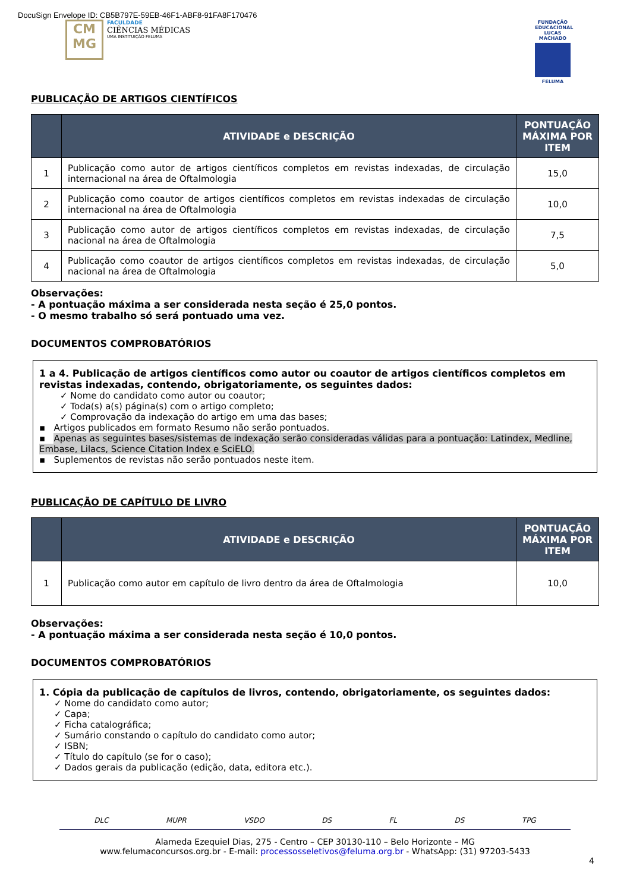DocuSign Envelope ID: CB5B797E-59EB-46F1-ABF8-91FA8F170476
CM MG
FACULDADE
CIÊNCIAS MÉDICAS
UMA INSTITUIÇÃO FELUMA
FUNDAÇÃO EDUCACIONAL LUCAS MACHADO
FELUMA
PUBLICAÇÃO DE ARTIGOS CIENTÍFICOS
| | ATIVIDADE e DESCRIÇÃO | PONTUAÇÃO MÁXIMA POR ITEM |
| --- | --- | --- |
| 1 | Publicação como autor de artigos científicos completos em revistas indexadas, de circulação internacional na área de Oftalmologia | 15,0 |
| 2 | Publicação como coautor de artigos científicos completos em revistas indexadas de circulação internacional na área de Oftalmologia | 10,0 |
| 3 | Publicação como autor de artigos científicos completos em revistas indexadas, de circulação nacional na área de Oftalmologia | 7,5 |
| 4 | Publicação como coautor de artigos científicos completos em revistas indexadas, de circulação nacional na área de Oftalmologia | 5,0 |
Observações:
- A pontuação máxima a ser considerada nesta seção é 25,0 pontos.
- O mesmo trabalho só será pontuado uma vez.
DOCUMENTOS COMPROBATÓRIOS
1 a 4. Publicação de artigos científicos como autor ou coautor de artigos científicos completos em revistas indexadas, contendo, obrigatoriamente, os seguintes dados:
✓ Nome do candidato como autor ou coautor;
✓ Toda(s) a(s) página(s) com o artigo completo;
✓ Comprovação da indexação do artigo em uma das bases;
▪ Artigos publicados em formato Resumo não serão pontuados.
▪ Apenas as seguintes bases/sistemas de indexação serão consideradas válidas para a pontuação: Latindex, Medline, Embase, Lilacs, Science Citation Index e SciELO.
▪ Suplementos de revistas não serão pontuados neste item.
PUBLICAÇÃO DE CAPÍTULO DE LIVRO
| | ATIVIDADE e DESCRIÇÃO | PONTUAÇÃO MÁXIMA POR ITEM |
| --- | --- | --- |
| 1 | Publicação como autor em capítulo de livro dentro da área de Oftalmologia | 10,0 |
Observações:
- A pontuação máxima a ser considerada nesta seção é 10,0 pontos.
DOCUMENTOS COMPROBATÓRIOS
1. Cópia da publicação de capítulos de livros, contendo, obrigatoriamente, os seguintes dados:
✓ Nome do candidato como autor;
✓ Capa;
✓ Ficha catalográfica;
✓ Sumário constando o capítulo do candidato como autor;
✓ ISBN;
✓ Título do capítulo (se for o caso);
✓ Dados gerais da publicação (edição, data, editora etc.).
DLC MUPR VSDO DS FL DS TPG
Alameda Ezequiel Dias, 275 - Centro – CEP 30130-110 – Belo Horizonte – MG
www.felumaconcursos.org.br - E-mail: processosseletivos@feluma.org.br - WhatsApp: (31) 97203-5433
4